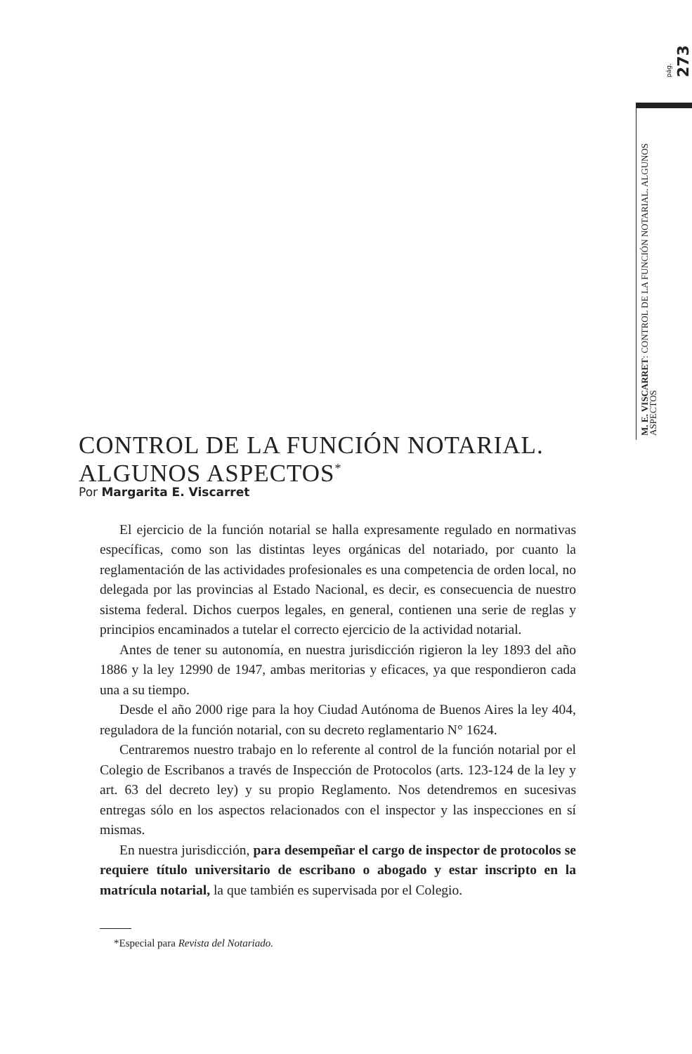pág. 273
M. E. VISCARRET: CONTROL DE LA FUNCIÓN NOTARIAL. ALGUNOS ASPECTOS
CONTROL DE LA FUNCIÓN NOTARIAL.
ALGUNOS ASPECTOS<sup>*</sup>
Por Margarita E. Viscarret
El ejercicio de la función notarial se halla expresamente regulado en normativas específicas, como son las distintas leyes orgánicas del notariado, por cuanto la reglamentación de las actividades profesionales es una competencia de orden local, no delegada por las provincias al Estado Nacional, es decir, es consecuencia de nuestro sistema federal. Dichos cuerpos legales, en general, contienen una serie de reglas y principios encaminados a tutelar el correcto ejercicio de la actividad notarial.
Antes de tener su autonomía, en nuestra jurisdicción rigieron la ley 1893 del año 1886 y la ley 12990 de 1947, ambas meritorias y eficaces, ya que respondieron cada una a su tiempo.
Desde el año 2000 rige para la hoy Ciudad Autónoma de Buenos Aires la ley 404, reguladora de la función notarial, con su decreto reglamentario N° 1624.
Centraremos nuestro trabajo en lo referente al control de la función notarial por el Colegio de Escribanos a través de Inspección de Protocolos (arts. 123-124 de la ley y art. 63 del decreto ley) y su propio Reglamento. Nos detendremos en sucesivas entregas sólo en los aspectos relacionados con el inspector y las inspecciones en sí mismas.
En nuestra jurisdicción, para desempeñar el cargo de inspector de protocolos se requiere título universitario de escribano o abogado y estar inscripto en la matrícula notarial, la que también es supervisada por el Colegio.
*Especial para Revista del Notariado.